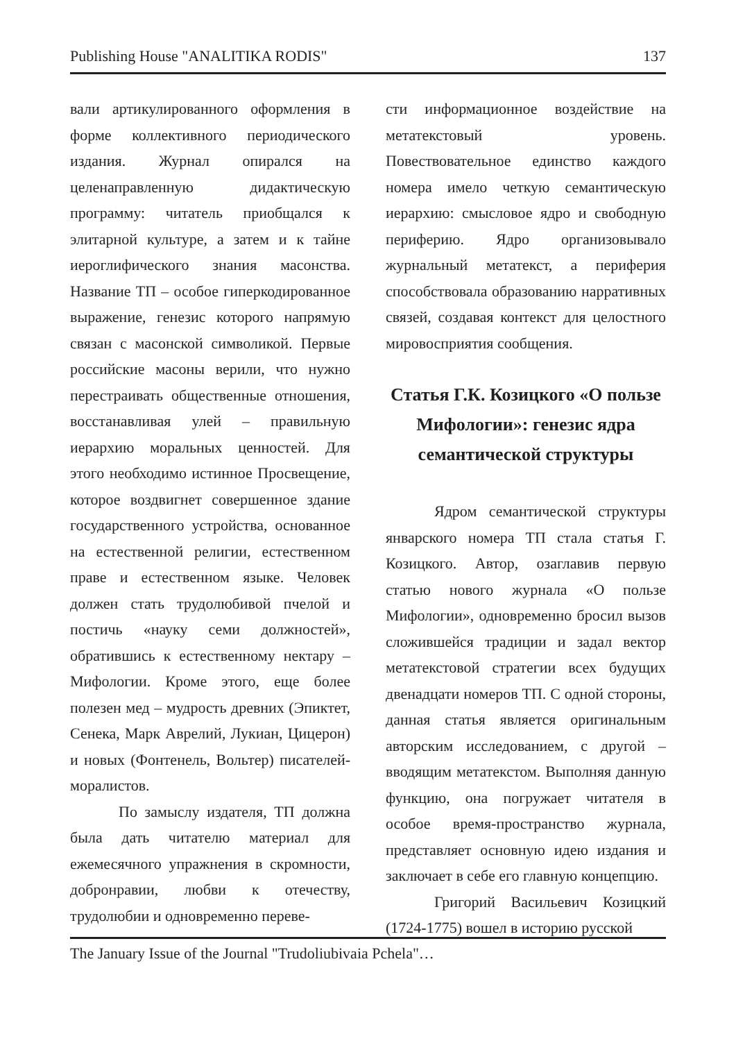Publishing House "ANALITIKA RODIS" 137
вали артикулированного оформления в форме коллективного периодического издания. Журнал опирался на целенаправленную дидактическую программу: читатель приобщался к элитарной культуре, а затем и к тайне иероглифического знания масонства. Название ТП – особое гиперкодированное выражение, генезис которого напрямую связан с масонской символикой. Первые российские масоны верили, что нужно перестраивать общественные отношения, восстанавливая улей – правильную иерархию моральных ценностей. Для этого необходимо истинное Просвещение, которое воздвигнет совершенное здание государственного устройства, основанное на естественной религии, естественном праве и естественном языке. Человек должен стать трудолюбивой пчелой и постичь «науку семи должностей», обратившись к естественному нектару – Мифологии. Кроме этого, еще более полезен мед – мудрость древних (Эпиктет, Сенека, Марк Аврелий, Лукиан, Цицерон) и новых (Фонтенель, Вольтер) писателей-моралистов.
По замыслу издателя, ТП должна была дать читателю материал для ежемесячного упражнения в скромности, добронравии, любви к отечеству, трудолюбии и одновременно переве-
сти информационное воздействие на метатекстовый уровень. Повествовательное единство каждого номера имело четкую семантическую иерархию: смысловое ядро и свободную периферию. Ядро организовывало журнальный метатекст, а периферия способствовала образованию нарративных связей, создавая контекст для целостного мировосприятия сообщения.
Статья Г.К. Козицкого «О пользе Мифологии»: генезис ядра семантической структуры
Ядром семантической структуры январского номера ТП стала статья Г. Козицкого. Автор, озаглавив первую статью нового журнала «О пользе Мифологии», одновременно бросил вызов сложившейся традиции и задал вектор метатекстовой стратегии всех будущих двенадцати номеров ТП. С одной стороны, данная статья является оригинальным авторским исследованием, с другой – вводящим метатекстом. Выполняя данную функцию, она погружает читателя в особое время-пространство журнала, представляет основную идею издания и заключает в себе его главную концепцию.
Григорий Васильевич Козицкий (1724-1775) вошел в историю русской
The January Issue of the Journal "Trudoliubivaia Pchela"…